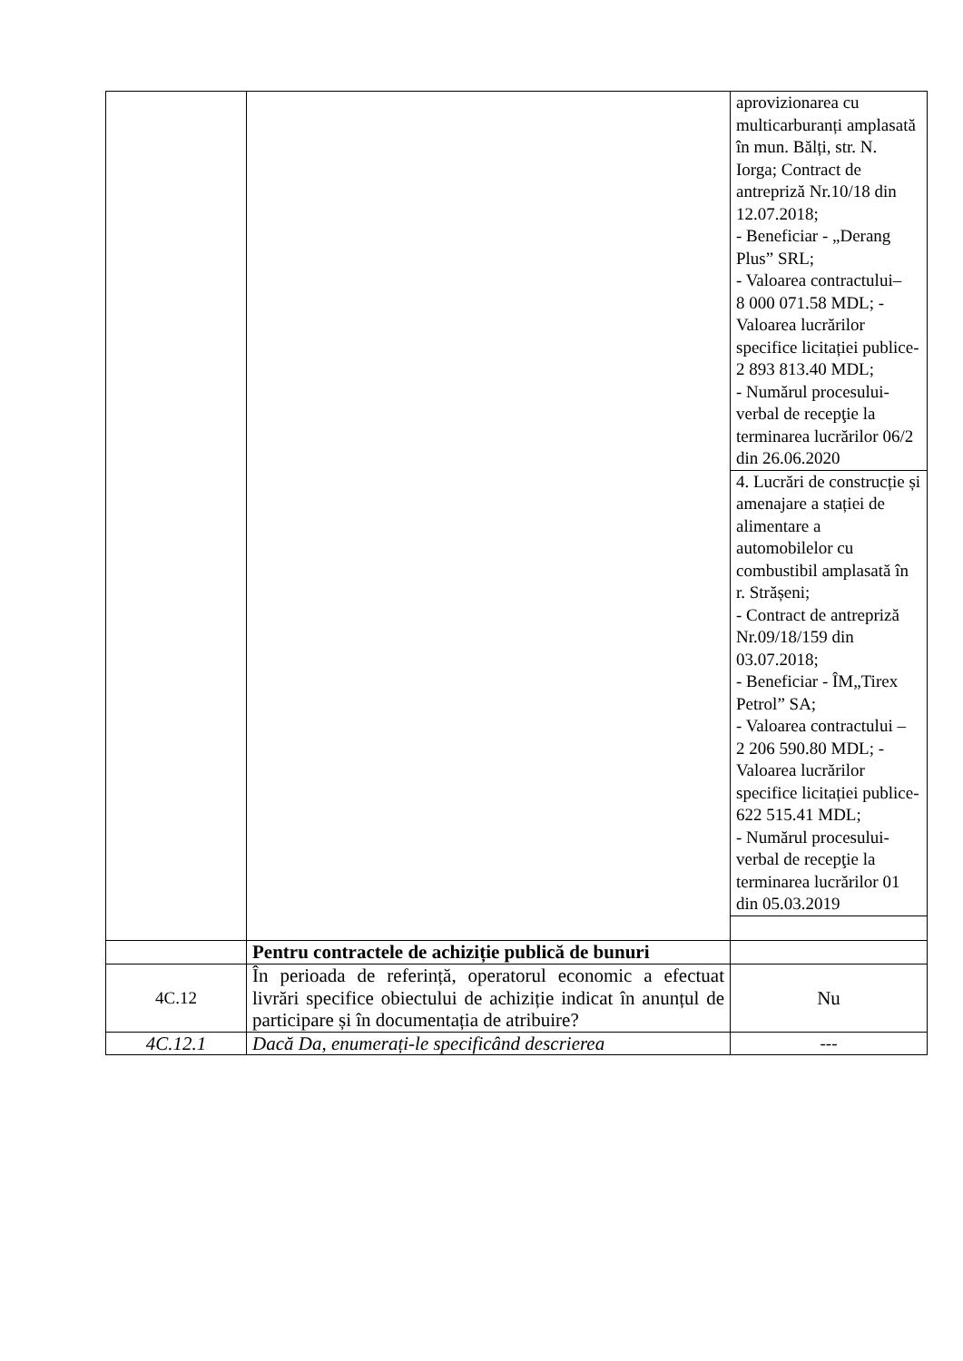| | | aprovizionarea cu multicarburanți amplasată în mun. Bălți, str. N. Iorga; Contract de antrepriză Nr.10/18 din 12.07.2018; - Beneficiar - „Derang Plus” SRL; - Valoarea contractului– 8 000 071.58 MDL; - Valoarea lucrărilor specifice licitației publice- 2 893 813.40 MDL; - Numărul procesului-verbal de recepţie la terminarea lucrărilor 06/2 din 26.06.2020 |
| | | 4. Lucrări de construcție și amenajare a stației de alimentare a automobilelor cu combustibil amplasată în r. Strășeni; - Contract de antrepriză Nr.09/18/159 din 03.07.2018; - Beneficiar - ÎM„Tirex Petrol” SA; - Valoarea contractului – 2 206 590.80 MDL; - Valoarea lucrărilor specifice licitației publice- 622 515.41 MDL; - Numărul procesului-verbal de recepţie la terminarea lucrărilor 01 din 05.03.2019 |
| | Pentru contractele de achiziție publică de bunuri | |
| 4C.12 | În perioada de referință, operatorul economic a efectuat livrări specifice obiectului de achiziție indicat în anunțul de participare și în documentația de atribuire? | Nu |
| 4C.12.1 | Dacă Da, enumerați-le specificând descrierea | --- |